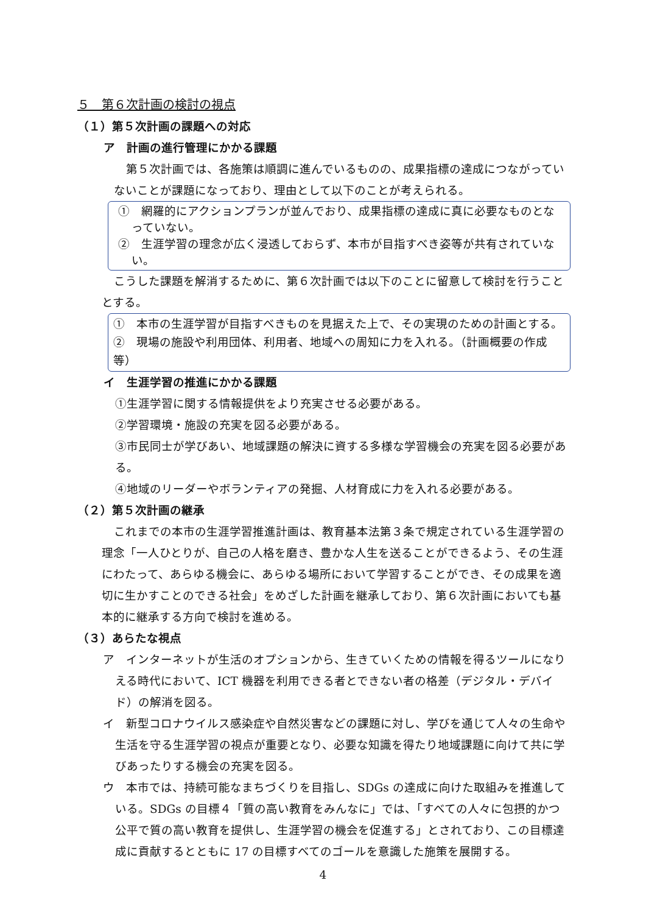５　第６次計画の検討の視点
（１）第５次計画の課題への対応
ア　計画の進行管理にかかる課題
第５次計画では、各施策は順調に進んでいるものの、成果指標の達成につながっていないことが課題になっており、理由として以下のことが考えられる。
①　網羅的にアクションプランが並んでおり、成果指標の達成に真に必要なものとなっていない。
②　生涯学習の理念が広く浸透しておらず、本市が目指すべき姿等が共有されていない。
こうした課題を解消するために、第６次計画では以下のことに留意して検討を行うこととする。
①　本市の生涯学習が目指すべきものを見据えた上で、その実現のための計画とする。
②　現場の施設や利用団体、利用者、地域への周知に力を入れる。（計画概要の作成等）
イ　生涯学習の推進にかかる課題
①生涯学習に関する情報提供をより充実させる必要がある。
②学習環境・施設の充実を図る必要がある。
③市民同士が学びあい、地域課題の解決に資する多様な学習機会の充実を図る必要がある。
④地域のリーダーやボランティアの発掘、人材育成に力を入れる必要がある。
（２）第５次計画の継承
これまでの本市の生涯学習推進計画は、教育基本法第３条で規定されている生涯学習の理念「一人ひとりが、自己の人格を磨き、豊かな人生を送ることができるよう、その生涯にわたって、あらゆる機会に、あらゆる場所において学習することができ、その成果を適切に生かすことのできる社会」をめざした計画を継承しており、第６次計画においても基本的に継承する方向で検討を進める。
（３）あらたな視点
ア　インターネットが生活のオプションから、生きていくための情報を得るツールになりえる時代において、ICT 機器を利用できる者とできない者の格差（デジタル・デバイド）の解消を図る。
イ　新型コロナウイルス感染症や自然災害などの課題に対し、学びを通じて人々の生命や生活を守る生涯学習の視点が重要となり、必要な知識を得たり地域課題に向けて共に学びあったりする機会の充実を図る。
ウ　本市では、持続可能なまちづくりを目指し、SDGs の達成に向けた取組みを推進している。SDGs の目標４「質の高い教育をみんなに」では、「すべての人々に包摂的かつ公平で質の高い教育を提供し、生涯学習の機会を促進する」とされており、この目標達成に貢献するとともに 17 の目標すべてのゴールを意識した施策を展開する。
4